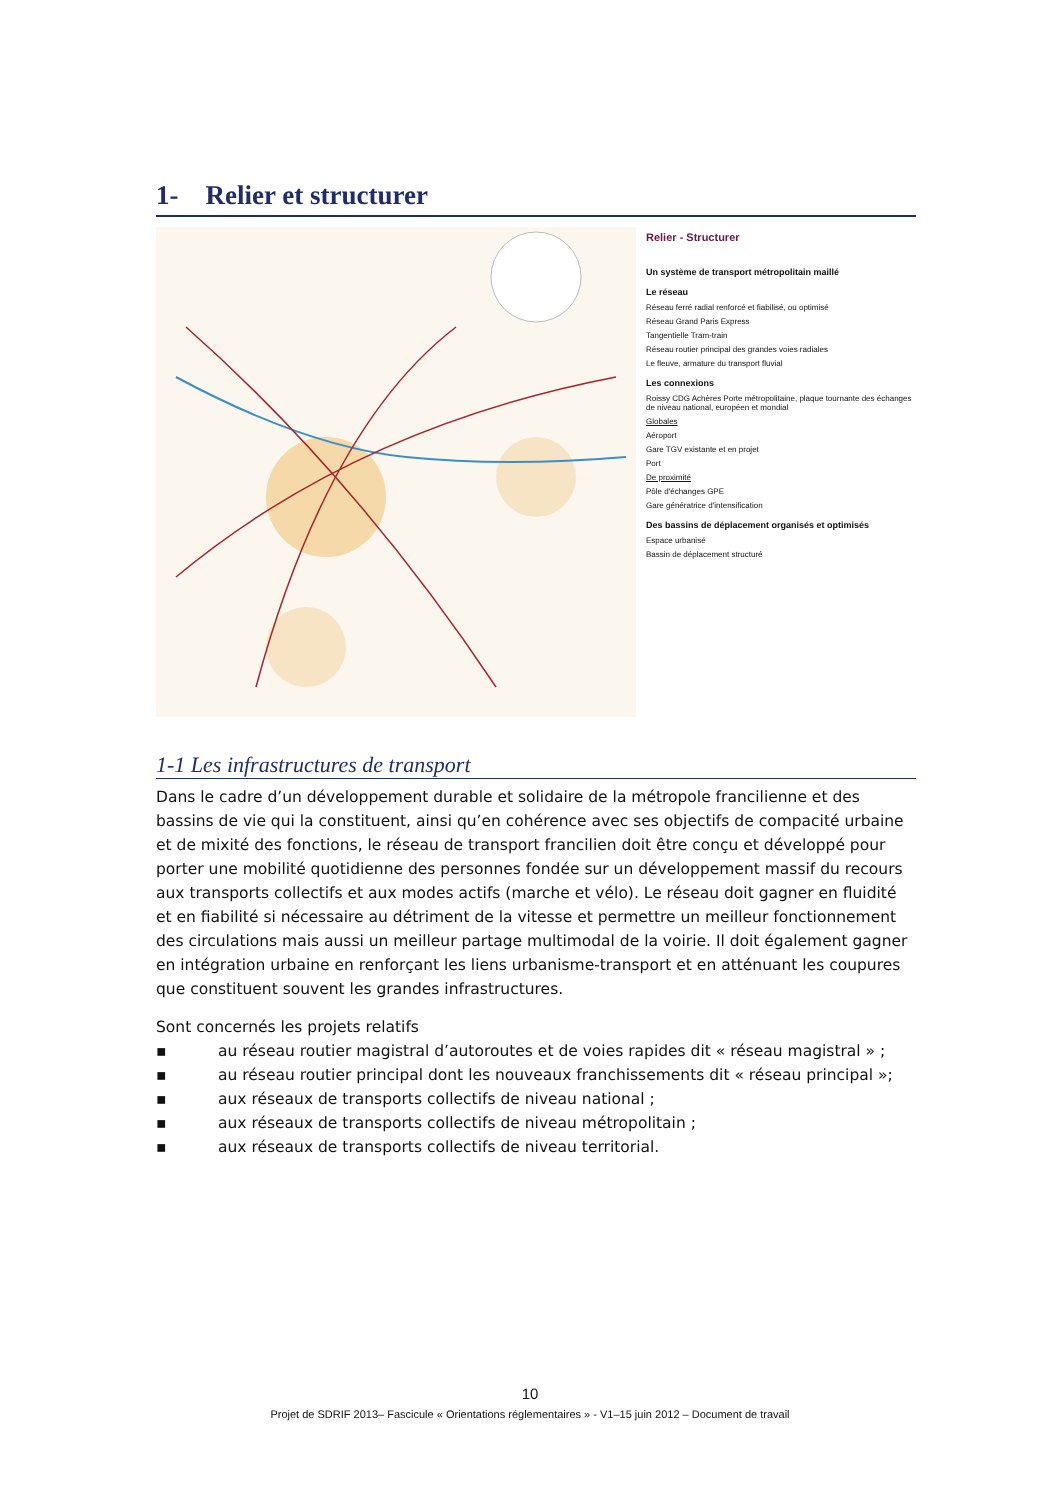1- Relier et structurer
Relier - Structurer
Un système de transport métropolitain maillé
Le réseau
Réseau ferré radial renforcé et fiabilisé, ou optimisé
Réseau Grand Paris Express
Tangentielle Tram-train
Réseau routier principal des grandes voies radiales
Le fleuve, armature du transport fluvial
Les connexions
Roissy CDG Achères Porte métropolitaine, plaque tournante des échanges de niveau national, européen et mondial
Globales
Aéroport
Gare TGV existante et en projet
Port
De proximité
Pôle d'échanges GPE
Gare génératrice d'intensification
Des bassins de déplacement organisés et optimisés
Espace urbanisé
Bassin de déplacement structuré
1-1 Les infrastructures de transport
Dans le cadre d’un développement durable et solidaire de la métropole francilienne et des bassins de vie qui la constituent, ainsi qu’en cohérence avec ses objectifs de compacité urbaine et de mixité des fonctions, le réseau de transport francilien doit être conçu et développé pour porter une mobilité quotidienne des personnes fondée sur un développement massif du recours aux transports collectifs et aux modes actifs (marche et vélo). Le réseau doit gagner en fluidité et en fiabilité si nécessaire au détriment de la vitesse et permettre un meilleur fonctionnement des circulations mais aussi un meilleur partage multimodal de la voirie. Il doit également gagner en intégration urbaine en renforçant les liens urbanisme-transport et en atténuant les coupures que constituent souvent les grandes infrastructures.
Sont concernés les projets relatifs
▪ au réseau routier magistral d’autoroutes et de voies rapides dit « réseau magistral » ;
▪ au réseau routier principal dont les nouveaux franchissements dit « réseau principal »;
▪ aux réseaux de transports collectifs de niveau national ;
▪ aux réseaux de transports collectifs de niveau métropolitain ;
▪ aux réseaux de transports collectifs de niveau territorial.
10
Projet de SDRIF 2013– Fascicule « Orientations réglementaires » - V1–15 juin 2012 – Document de travail